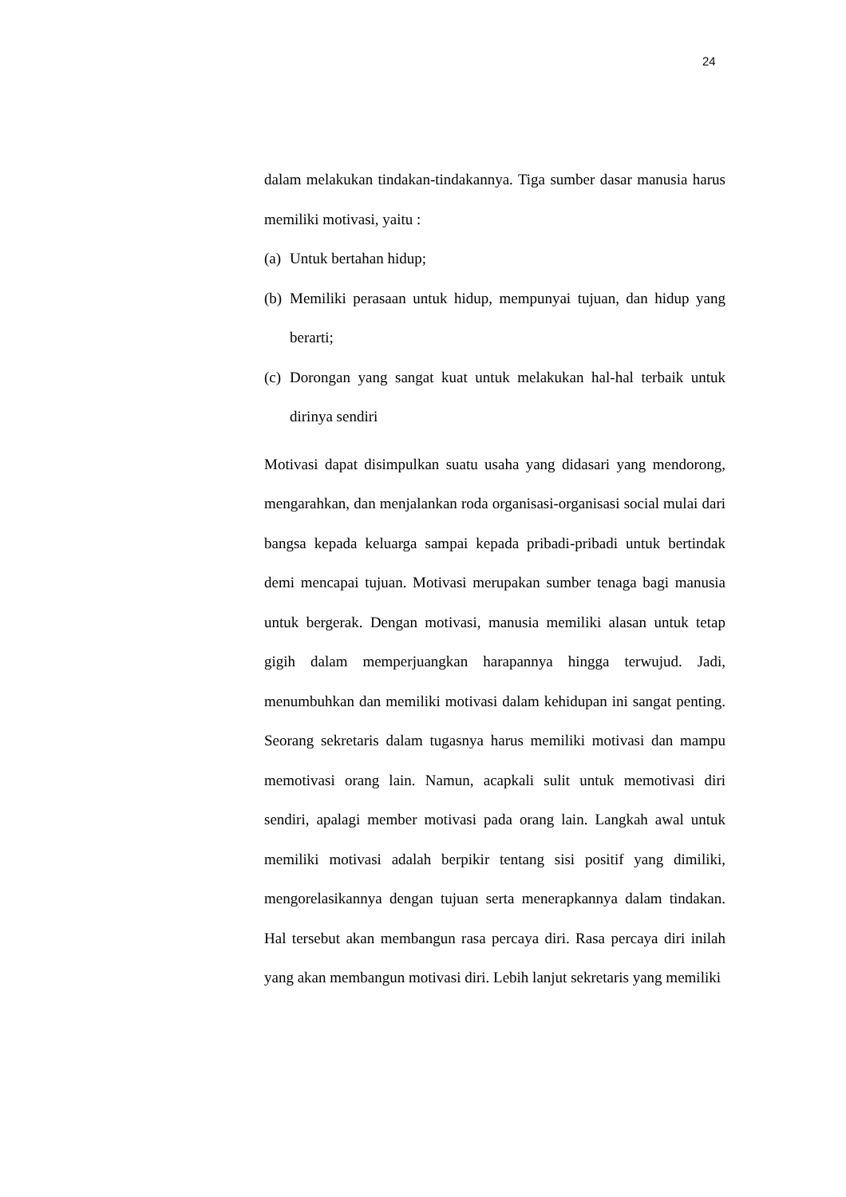24
dalam melakukan tindakan-tindakannya. Tiga sumber dasar manusia harus memiliki motivasi, yaitu :
(a) Untuk bertahan hidup;
(b) Memiliki perasaan untuk hidup, mempunyai tujuan, dan hidup yang berarti;
(c) Dorongan yang sangat kuat untuk melakukan hal-hal terbaik untuk dirinya sendiri
Motivasi dapat disimpulkan suatu usaha yang didasari yang mendorong, mengarahkan, dan menjalankan roda organisasi-organisasi social mulai dari bangsa kepada keluarga sampai kepada pribadi-pribadi untuk bertindak demi mencapai tujuan. Motivasi merupakan sumber tenaga bagi manusia untuk bergerak. Dengan motivasi, manusia memiliki alasan untuk tetap gigih dalam memperjuangkan harapannya hingga terwujud. Jadi, menumbuhkan dan memiliki motivasi dalam kehidupan ini sangat penting. Seorang sekretaris dalam tugasnya harus memiliki motivasi dan mampu memotivasi orang lain. Namun, acapkali sulit untuk memotivasi diri sendiri, apalagi member motivasi pada orang lain. Langkah awal untuk memiliki motivasi adalah berpikir tentang sisi positif yang dimiliki, mengorelasikannya dengan tujuan serta menerapkannya dalam tindakan. Hal tersebut akan membangun rasa percaya diri. Rasa percaya diri inilah yang akan membangun motivasi diri. Lebih lanjut sekretaris yang memiliki